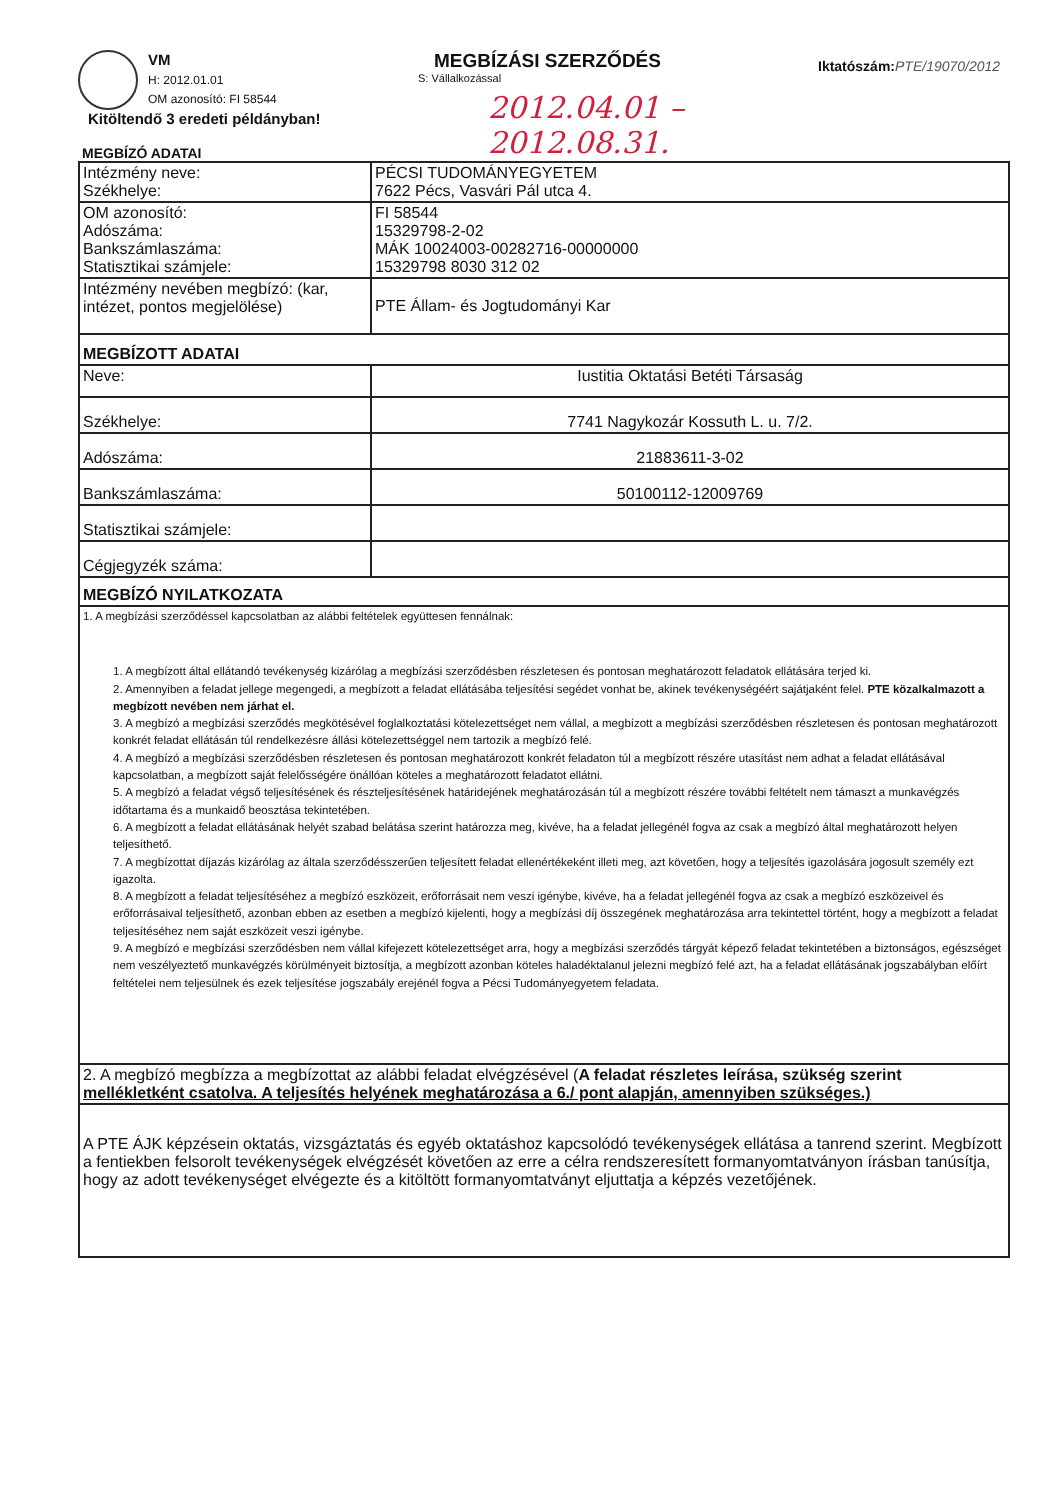VM
H: 2012.01.01
OM azonosító: FI 58544
Kitöltendő 3 eredeti példányban!
MEGBÍZÁSI SZERZŐDÉS
S: Vállalkozással
2012.04.01 – 2012.08.31.
Iktatószám:PTE/19070/2012
MEGBÍZÓ ADATAI
| Intézmény neve: Székhelye: | PÉCSI TUDOMÁNYEGYETEM 7622 Pécs, Vasvári Pál utca 4. |
| OM azonosító: Adószáma: Bankszámlaszáma: Statisztikai számjele: | FI 58544 15329798-2-02 MÁK 10024003-00282716-00000000 15329798 8030 312 02 |
| Intézmény nevében megbízó: (kar, intézet, pontos megjelölése) | PTE Állam- és Jogtudományi Kar |
| MEGBÍZOTT ADATAI | |
| Neve: | Iustitia Oktatási Betéti Társaság |
| Székhelye: | 7741 Nagykozár Kossuth L. u. 7/2. |
| Adószáma: | 21883611-3-02 |
| Bankszámlaszáma: | 50100112-12009769 |
| Statisztikai számjele: | |
| Cégjegyzék száma: | |
| MEGBÍZÓ NYILATKOZATA | |
| 1. A megbízási szerződéssel kapcsolatban az alábbi feltételek együttesen fennálnak: 1. A megbízott által ellátandó tevékenység kizárólag a megbízási szerződésben részletesen és pontosan meghatározott feladatok ellátására terjed ki. 2. Amennyiben a feladat jellege megengedi, a megbízott a feladat ellátásába teljesítési segédet vonhat be, akinek tevékenységéért sajátjaként felel. PTE közalkalmazott a megbízott nevében nem járhat el. 3. A megbízó a megbízási szerződés megkötésével foglalkoztatási kötelezettséget nem vállal, a megbízott a megbízási szerződésben részletesen és pontosan meghatározott konkrét feladat ellátásán túl rendelkezésre állási kötelezettséggel nem tartozik a megbízó felé. 4. A megbízó a megbízási szerződésben részletesen és pontosan meghatározott konkrét feladaton túl a megbízott részére utasítást nem adhat a feladat ellátásával kapcsolatban, a megbízott saját felelősségére önállóan köteles a meghatározott feladatot ellátni. 5. A megbízó a feladat végső teljesítésének és részteljesítésének határidejének meghatározásán túl a megbízott részére további feltételt nem támaszt a munkavégzés időtartama és a munkaidő beosztása tekintetében. 6. A megbízott a feladat ellátásának helyét szabad belátása szerint határozza meg, kivéve, ha a feladat jellegénél fogva az csak a megbízó által meghatározott helyen teljesíthető. 7. A megbízottat díjazás kizárólag az általa szerződésszerűen teljesített feladat ellenértékeként illeti meg, azt követően, hogy a teljesítés igazolására jogosult személy ezt igazolta. 8. A megbízott a feladat teljesítéséhez a megbízó eszközeit, erőforrásait nem veszi igénybe, kivéve, ha a feladat jellegénél fogva az csak a megbízó eszközeivel és erőforrásaival teljesíthető, azonban ebben az esetben a megbízó kijelenti, hogy a megbízási díj összegének meghatározása arra tekintettel történt, hogy a megbízott a feladat teljesítéséhez nem saját eszközeit veszi igénybe. 9. A megbízó e megbízási szerződésben nem vállal kifejezett kötelezettséget arra, hogy a megbízási szerződés tárgyát képező feladat tekintetében a biztonságos, egészséget nem veszélyeztető munkavégzés körülményeit biztosítja, a megbízott azonban köteles haladéktalanul jelezni megbízó felé azt, ha a feladat ellátásának jogszabályban előírt feltételei nem teljesülnek és ezek teljesítése jogszabály erejénél fogva a Pécsi Tudományegyetem feladata. | |
| 2. A megbízó megbízza a megbízottat az alábbi feladat elvégzésével ( A feladat részletes leírása, szükség szerint mellékletként csatolva. A teljesítés helyének meghatározása a 6./ pont alapján, amennyiben szükséges.) | |
| A PTE ÁJK képzésein oktatás, vizsgáztatás és egyéb oktatáshoz kapcsolódó tevékenységek ellátása a tanrend szerint. Megbízott a fentiekben felsorolt tevékenységek elvégzését követően az erre a célra rendszeresített formanyomtatványon írásban tanúsítja, hogy az adott tevékenységet elvégezte és a kitöltött formanyomtatványt eljuttatja a képzés vezetőjének. | |